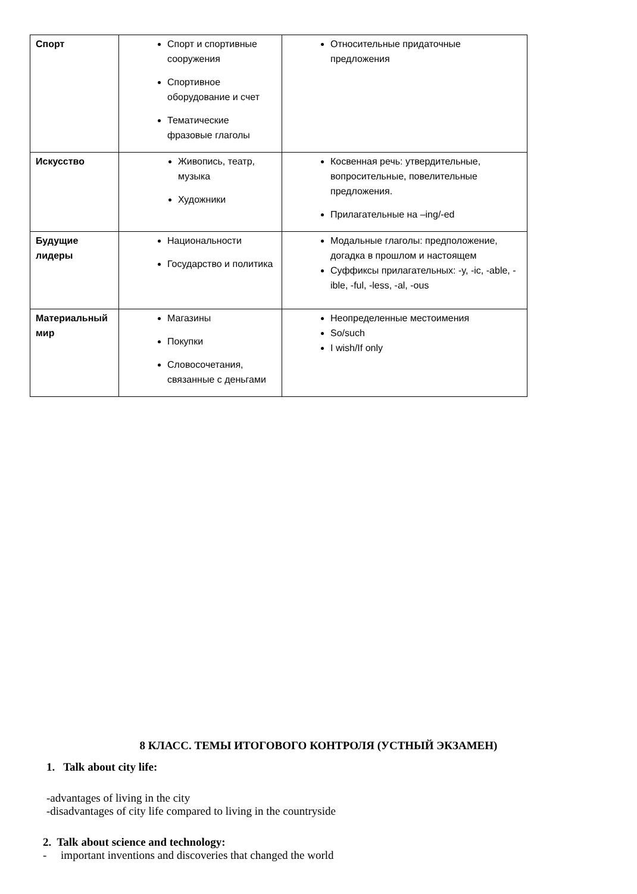| Спорт | Спорт и спортивные сооружения Спортивное оборудование и счет Тематические фразовые глаголы | Относительные придаточные предложения |
| Искусство | Живопись, театр, музыка Художники | Косвенная речь: утвердительные, вопросительные, повелительные предложения. Прилагательные на –ing/-ed |
| Будущие лидеры | Национальности Государство и политика | Модальные глаголы: предположение, догадка в прошлом и настоящем Суффиксы прилагательных: -y, -ic, -able, -ible, -ful, -less, -al, -ous |
| Материальный мир | Магазины Покупки Словосочетания, связанные с деньгами | Неопределенные местоимения So/such I wish/If only |
8 КЛАСС. ТЕМЫ ИТОГОВОГО КОНТРОЛЯ (УСТНЫЙ ЭКЗАМЕН)
1. Talk about city life:
-advantages of living in the city
-disadvantages of city life compared to living in the countryside
2. Talk about science and technology:
- important inventions and discoveries that changed the world